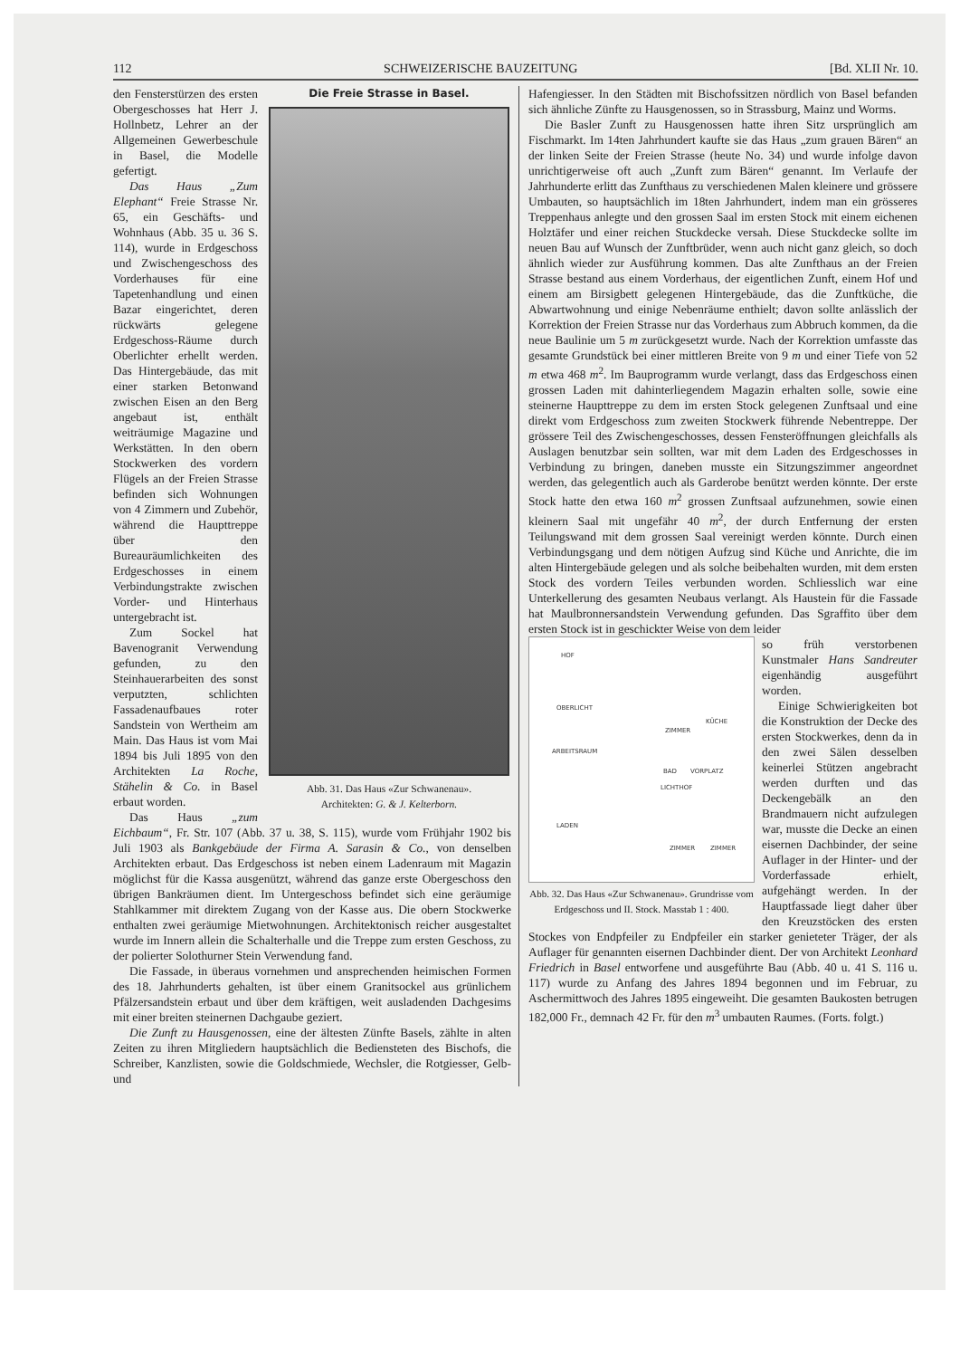112 SCHWEIZERISCHE BAUZEITUNG [Bd. XLII Nr. 10.
Die Freie Strasse in Basel.
Abb. 31. Das Haus «Zur Schwanenau».
Architekten: G. & J. Kelterborn.
den Fensterstürzen des ersten Obergeschosses hat Herr J. Hollnbetz, Lehrer an der Allgemeinen Gewerbeschule in Basel, die Modelle gefertigt.
Das Haus „Zum Elephant“ Freie Strasse Nr. 65, ein Geschäfts- und Wohnhaus (Abb. 35 u. 36 S. 114), wurde in Erdgeschoss und Zwischengeschoss des Vorderhauses für eine Tapetenhandlung und einen Bazar eingerichtet, deren rückwärts gelegene Erdgeschoss-Räume durch Oberlichter erhellt werden. Das Hintergebäude, das mit einer starken Betonwand zwischen Eisen an den Berg angebaut ist, enthält weiträumige Magazine und Werkstätten. In den obern Stockwerken des vordern Flügels an der Freien Strasse befinden sich Wohnungen von 4 Zimmern und Zubehör, während die Haupttreppe über den Bureauräumlichkeiten des Erdgeschosses in einem Verbindungstrakte zwischen Vorder- und Hinterhaus untergebracht ist.
Zum Sockel hat Bavenogranit Verwendung gefunden, zu den Steinhauerarbeiten des sonst verputzten, schlichten Fassadenaufbaues roter Sandstein von Wertheim am Main. Das Haus ist vom Mai 1894 bis Juli 1895 von den Architekten La Roche, Stähelin & Co. in Basel erbaut worden.
Das Haus „zum Eichbaum“, Fr. Str. 107 (Abb. 37 u. 38, S. 115), wurde vom Frühjahr 1902 bis Juli 1903 als Bankgebäude der Firma A. Sarasin & Co., von denselben Architekten erbaut. Das Erdgeschoss ist neben einem Ladenraum mit Magazin möglichst für die Kassa ausgenützt, während das ganze erste Obergeschoss den übrigen Bankräumen dient. Im Untergeschoss befindet sich eine geräumige Stahlkammer mit direktem Zugang von der Kasse aus. Die obern Stockwerke enthalten zwei geräumige Mietwohnungen. Architektonisch reicher ausgestaltet wurde im Innern allein die Schalterhalle und die Treppe zum ersten Geschoss, zu der polierter Solothurner Stein Verwendung fand.
Die Fassade, in überaus vornehmen und ansprechenden heimischen Formen des 18. Jahrhunderts gehalten, ist über einem Granitsockel aus grünlichem Pfälzersandstein erbaut und über dem kräftigen, weit ausladenden Dachgesims mit einer breiten steinernen Dachgaube geziert.
Die Zunft zu Hausgenossen, eine der ältesten Zünfte Basels, zählte in alten Zeiten zu ihren Mitgliedern hauptsächlich die Bediensteten des Bischofs, die Schreiber, Kanzlisten, sowie die Goldschmiede, Wechsler, die Rotgiesser, Gelb- und
Hafengiesser. In den Städten mit Bischofssitzen nördlich von Basel befanden sich ähnliche Zünfte zu Hausgenossen, so in Strassburg, Mainz und Worms.
Die Basler Zunft zu Hausgenossen hatte ihren Sitz ursprünglich am Fischmarkt. Im 14ten Jahrhundert kaufte sie das Haus „zum grauen Bären“ an der linken Seite der Freien Strasse (heute No. 34) und wurde infolge davon unrichtigerweise oft auch „Zunft zum Bären“ genannt. Im Verlaufe der Jahrhunderte erlitt das Zunfthaus zu verschiedenen Malen kleinere und grössere Umbauten, so hauptsächlich im 18ten Jahrhundert, indem man ein grösseres Treppenhaus anlegte und den grossen Saal im ersten Stock mit einem eichenen Holztäfer und einer reichen Stuckdecke versah. Diese Stuckdecke sollte im neuen Bau auf Wunsch der Zunftbrüder, wenn auch nicht ganz gleich, so doch ähnlich wieder zur Ausführung kommen. Das alte Zunfthaus an der Freien Strasse bestand aus einem Vorderhaus, der eigentlichen Zunft, einem Hof und einem am Birsigbett gelegenen Hintergebäude, das die Zunftküche, die Abwartwohnung und einige Nebenräume enthielt; davon sollte anlässlich der Korrektion der Freien Strasse nur das Vorderhaus zum Abbruch kommen, da die neue Baulinie um 5 m zurückgesetzt wurde. Nach der Korrektion umfasste das gesamte Grundstück bei einer mittleren Breite von 9 m und einer Tiefe von 52 m etwa 468 m<sup>2</sup>. Im Bauprogramm wurde verlangt, dass das Erdgeschoss einen grossen Laden mit dahinterliegendem Magazin erhalten solle, sowie eine steinerne Haupttreppe zu dem im ersten Stock gelegenen Zunftsaal und eine direkt vom Erdgeschoss zum zweiten Stockwerk führende Nebentreppe. Der grössere Teil des Zwischengeschosses, dessen Fensteröffnungen gleichfalls als Auslagen benutzbar sein sollten, war mit dem Laden des Erdgeschosses in Verbindung zu bringen, daneben musste ein Sitzungszimmer angeordnet werden, das gelegentlich auch als Garderobe benützt werden könnte. Der erste Stock hatte den etwa 160 m<sup>2</sup> grossen Zunftsaal aufzunehmen, sowie einen kleinern Saal mit ungefähr 40 m<sup>2</sup>, der durch Entfernung der ersten Teilungswand mit dem grossen Saal vereinigt werden könnte. Durch einen Verbindungsgang und dem nötigen Aufzug sind Küche und Anrichte, die im alten Hintergebäude gelegen und als solche beibehalten wurden, mit dem ersten Stock des vordern Teiles verbunden worden. Schliesslich war eine Unterkellerung des gesamten Neubaus verlangt. Als Haustein für die Fassade hat Maulbronnersandstein Verwendung gefunden. Das Sgraffito über dem ersten Stock ist in geschickter Weise von dem leider
HOF
OBERLICHT
ARBEITSRAUM
LADEN
ZIMMER
KÜCHE
BAD
VORPLATZ
LICHTHOF
ZIMMER
ZIMMER
Abb. 32. Das Haus «Zur Schwanenau». Grundrisse vom Erdgeschoss und II. Stock. Masstab 1 : 400.
so früh verstorbenen Kunstmaler Hans Sandreuter eigenhändig ausgeführt worden.
Einige Schwierigkeiten bot die Konstruktion der Decke des ersten Stockwerkes, denn da in den zwei Sälen desselben keinerlei Stützen angebracht werden durften und das Deckengebälk an den Brandmauern nicht aufzulegen war, musste die Decke an einen eisernen Dachbinder, der seine Auflager in der Hinter- und der Vorderfassade erhielt, aufgehängt werden. In der Hauptfassade liegt daher über den Kreuzstöcken des ersten Stockes von Endpfeiler zu Endpfeiler ein starker genieteter Träger, der als Auflager für genannten eisernen Dachbinder dient. Der von Architekt Leonhard Friedrich in Basel entworfene und ausgeführte Bau (Abb. 40 u. 41 S. 116 u. 117) wurde zu Anfang des Jahres 1894 begonnen und im Februar, zu Aschermittwoch des Jahres 1895 eingeweiht. Die gesamten Baukosten betrugen 182,000 Fr., demnach 42 Fr. für den m<sup>3</sup> umbauten Raumes. (Forts. folgt.)